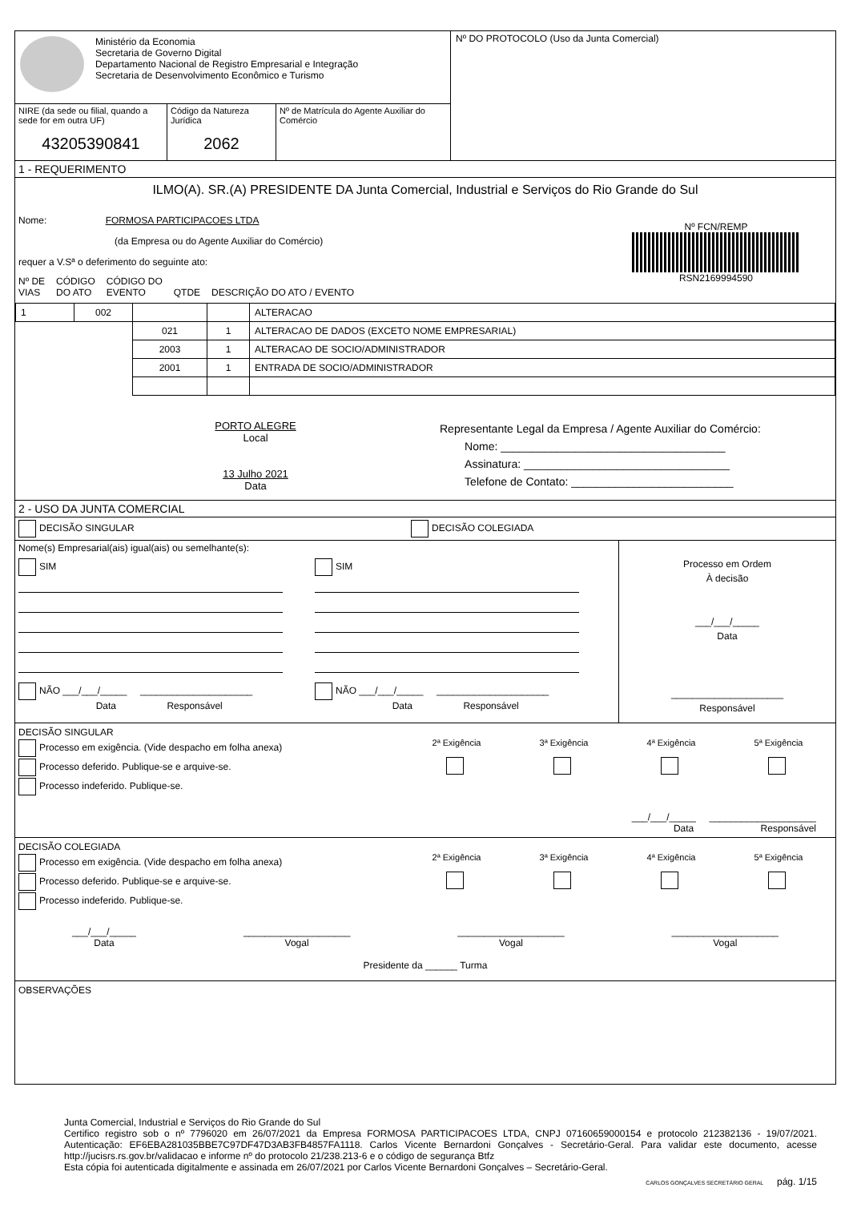Ministério da Economia
Secretaria de Governo Digital
Departamento Nacional de Registro Empresarial e Integração
Secretaria de Desenvolvimento Econômico e Turismo
NIRE (da sede ou filial, quando a sede for em outra UF)
43205390841
Código da Natureza Jurídica
2062
Nº de Matrícula do Agente Auxiliar do Comércio
Nº DO PROTOCOLO (Uso da Junta Comercial)
1 - REQUERIMENTO
ILMO(A). SR.(A) PRESIDENTE DA Junta Comercial, Industrial e Serviços do Rio Grande do Sul
Nome: FORMOSA PARTICIPACOES LTDA
(da Empresa ou do Agente Auxiliar do Comércio)
requer a V.Sª o deferimento do seguinte ato:
Nº FCN/REMP
RSN2169994590
Nº DE
VIAS CÓDIGO
DO ATO CÓDIGO DO
EVENTO QTDE DESCRIÇÃO DO ATO / EVENTO
| 1 | 002 | | | ALTERACAO |
| | | 021 | 1 | ALTERACAO DE DADOS (EXCETO NOME EMPRESARIAL) |
| | | 2003 | 1 | ALTERACAO DE SOCIO/ADMINISTRADOR |
| | | 2001 | 1 | ENTRADA DE SOCIO/ADMINISTRADOR |
PORTO ALEGRE
Local
13 Julho 2021
Data
Representante Legal da Empresa / Agente Auxiliar do Comércio:
Nome: ____________________________________
Assinatura: _________________________________
Telefone de Contato: __________________________
2 - USO DA JUNTA COMERCIAL
DECISÃO SINGULAR DECISÃO COLEGIADA
Nome(s) Empresarial(ais) igual(ais) ou semelhante(s):
SIM
NÃO ___/___/_____ _____________________
Data Responsável
SIM
NÃO ___/___/_____ _____________________
Data Responsável
Processo em Ordem
À decisão
___/___/_____
Data
_____________________
Responsável
DECISÃO SINGULAR
Processo em exigência. (Vide despacho em folha anexa)
Processo deferido. Publique-se e arquive-se.
Processo indeferido. Publique-se.
2ª Exigência
3ª Exigência
4ª Exigência
5ª Exigência
___/___/_____ ____________________
Data Responsável
DECISÃO COLEGIADA
Processo em exigência. (Vide despacho em folha anexa)
Processo deferido. Publique-se e arquive-se.
Processo indeferido. Publique-se.
2ª Exigência
3ª Exigência
4ª Exigência
5ª Exigência
___/___/_____
Data
____________________
Vogal
____________________
Vogal
____________________
Vogal
Presidente da ______ Turma
OBSERVAÇÕES
Junta Comercial, Industrial e Serviços do Rio Grande do Sul
Certifico registro sob o nº 7796020 em 26/07/2021 da Empresa FORMOSA PARTICIPACOES LTDA, CNPJ 07160659000154 e protocolo 212382136 - 19/07/2021. Autenticação: EF6EBA281035BBE7C97DF47D3AB3FB4857FA1118. Carlos Vicente Bernardoni Gonçalves - Secretário-Geral. Para validar este documento, acesse http://jucisrs.rs.gov.br/validacao e informe nº do protocolo 21/238.213-6 e o código de segurança Btfz
Esta cópia foi autenticada digitalmente e assinada em 26/07/2021 por Carlos Vicente Bernardoni Gonçalves – Secretário-Geral.
CARLOS GONÇALVES SECRETÁRIO GERAL pág. 1/15